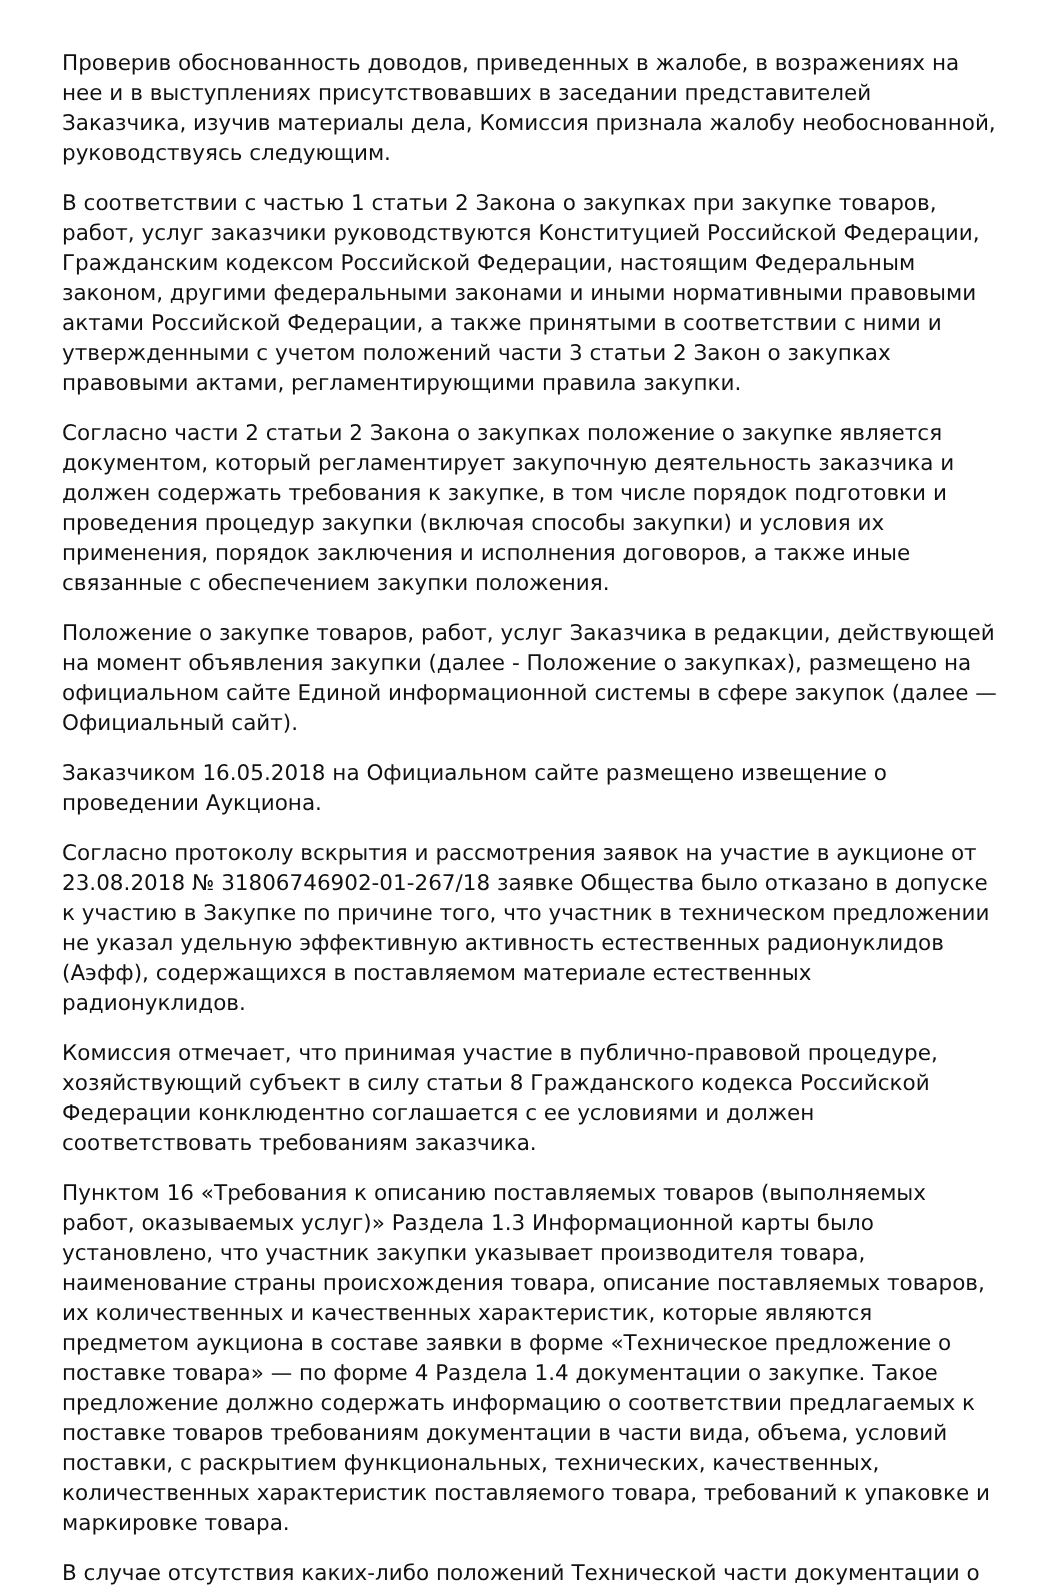Проверив обоснованность доводов, приведенных в жалобе, в возражениях на нее и в выступлениях присутствовавших в заседании представителей Заказчика, изучив материалы дела, Комиссия признала жалобу необоснованной, руководствуясь следующим.
В соответствии с частью 1 статьи 2 Закона о закупках при закупке товаров, работ, услуг заказчики руководствуются Конституцией Российской Федерации, Гражданским кодексом Российской Федерации, настоящим Федеральным законом, другими федеральными законами и иными нормативными правовыми актами Российской Федерации, а также принятыми в соответствии с ними и утвержденными с учетом положений части 3 статьи 2 Закон о закупках правовыми актами, регламентирующими правила закупки.
Согласно части 2 статьи 2 Закона о закупках положение о закупке является документом, который регламентирует закупочную деятельность заказчика и должен содержать требования к закупке, в том числе порядок подготовки и проведения процедур закупки (включая способы закупки) и условия их применения, порядок заключения и исполнения договоров, а также иные связанные с обеспечением закупки положения.
Положение о закупке товаров, работ, услуг Заказчика в редакции, действующей на момент объявления закупки (далее - Положение о закупках), размещено на официальном сайте Единой информационной системы в сфере закупок (далее — Официальный сайт).
Заказчиком 16.05.2018 на Официальном сайте размещено извещение о проведении Аукциона.
Согласно протоколу вскрытия и рассмотрения заявок на участие в аукционе от 23.08.2018 № 31806746902-01-267/18 заявке Общества было отказано в допуске к участию в Закупке по причине того, что участник в техническом предложении не указал удельную эффективную активность естественных радионуклидов (Аэфф), содержащихся в поставляемом материале естественных радионуклидов.
Комиссия отмечает, что принимая участие в публично-правовой процедуре, хозяйствующий субъект в силу статьи 8 Гражданского кодекса Российской Федерации конклюдентно соглашается с ее условиями и должен соответствовать требованиям заказчика.
Пунктом 16 «Требования к описанию поставляемых товаров (выполняемых работ, оказываемых услуг)» Раздела 1.3 Информационной карты было установлено, что участник закупки указывает производителя товара, наименование страны происхождения товара, описание поставляемых товаров, их количественных и качественных характеристик, которые являются предметом аукциона в составе заявки в форме «Техническое предложение о поставке товара» — по форме 4 Раздела 1.4 документации о закупке. Такое предложение должно содержать информацию о соответствии предлагаемых к поставке товаров требованиям документации в части вида, объема, условий поставки, с раскрытием функциональных, технических, качественных, количественных характеристик поставляемого товара, требований к упаковке и маркировке товара.
В случае отсутствия каких-либо положений Технической части документации о